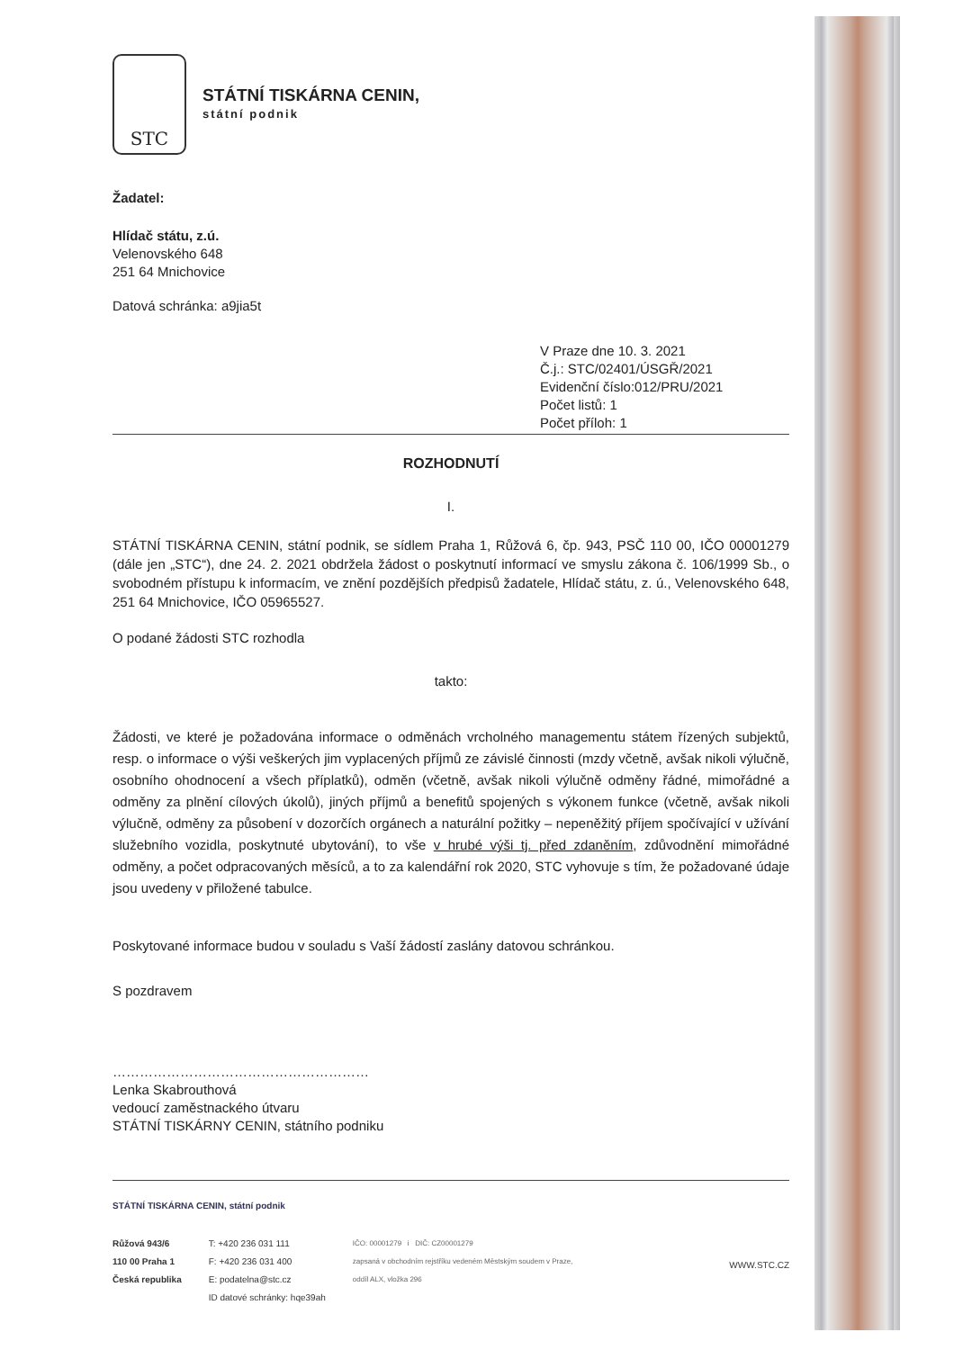STC
STÁTNÍ TISKÁRNA CENIN,
státní podnik
Žadatel:
Hlídač státu, z.ú.
Velenovského 648
251 64 Mnichovice
Datová schránka: a9jia5t
V Praze dne 10. 3. 2021
Č.j.: STC/02401/ÚSGŘ/2021
Evidenční číslo:012/PRU/2021
Počet listů: 1
Počet příloh: 1
ROZHODNUTÍ
I.
STÁTNÍ TISKÁRNA CENIN, státní podnik, se sídlem Praha 1, Růžová 6, čp. 943, PSČ 110 00, IČO 00001279 (dále jen „STC“), dne 24. 2. 2021 obdržela žádost o poskytnutí informací ve smyslu zákona č. 106/1999 Sb., o svobodném přístupu k informacím, ve znění pozdějších předpisů žadatele, Hlídač státu, z. ú., Velenovského 648, 251 64 Mnichovice, IČO 05965527.
O podané žádosti STC rozhodla
takto:
Žádosti, ve které je požadována informace o odměnách vrcholného managementu státem řízených subjektů, resp. o informace o výši veškerých jim vyplacených příjmů ze závislé činnosti (mzdy včetně, avšak nikoli výlučně, osobního ohodnocení a všech příplatků), odměn (včetně, avšak nikoli výlučně odměny řádné, mimořádné a odměny za plnění cílových úkolů), jiných příjmů a benefitů spojených s výkonem funkce (včetně, avšak nikoli výlučně, odměny za působení v dozorčích orgánech a naturální požitky – nepeněžitý příjem spočívající v užívání služebního vozidla, poskytnuté ubytování), to vše v hrubé výši tj. před zdaněním, zdůvodnění mimořádné odměny, a počet odpracovaných měsíců, a to za kalendářní rok 2020, STC vyhovuje s tím, že požadované údaje jsou uvedeny v přiložené tabulce.
Poskytované informace budou v souladu s Vaší žádostí zaslány datovou schránkou.
S pozdravem
…………………………………………………
Lenka Skabrouthová
vedoucí zaměstnackého útvaru
STÁTNÍ TISKÁRNY CENIN, státního podniku
STÁTNÍ TISKÁRNA CENIN, státní podnik
Růžová 943/6
110 00 Praha 1
Česká republika
T: +420 236 031 111
F: +420 236 031 400
E: podatelna@stc.cz
ID datové schránky: hqe39ah
IČO: 00001279 i DIČ: CZ00001279
zapsaná v obchodním rejstříku vedeném Městským soudem v Praze,
oddíl ALX, vložka 296
WWW.STC.CZ